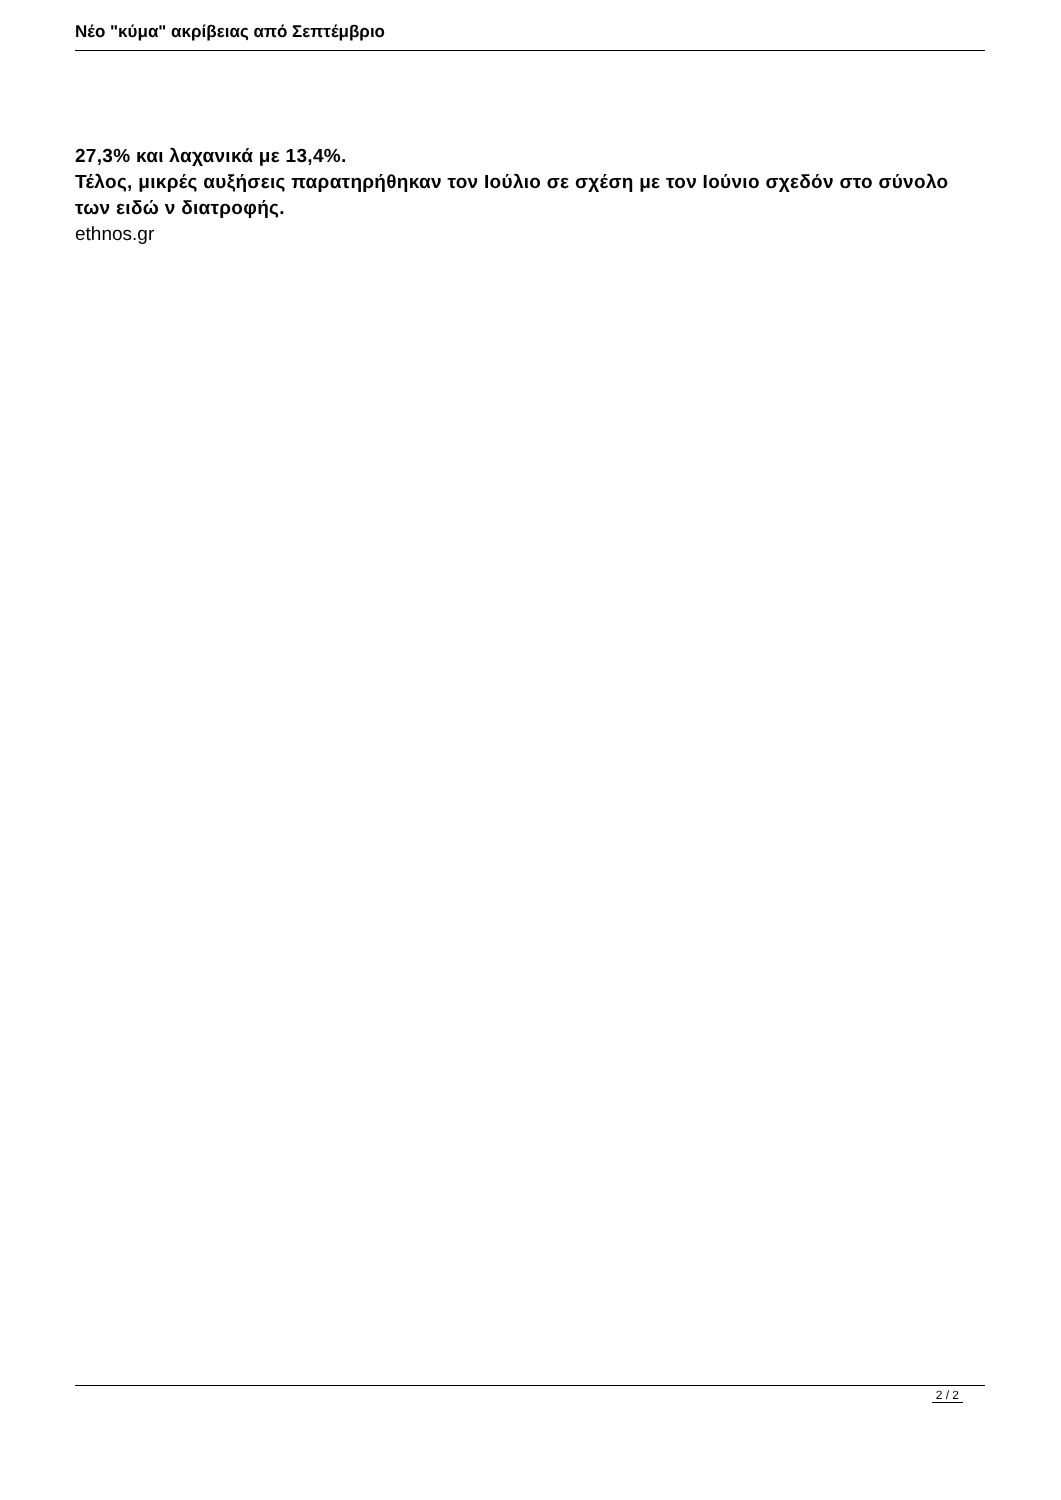Νέο "κύμα" ακρίβειας από Σεπτέμβριο
27,3% και λαχανικά με 13,4%.
Τέλος, μικρές αυξήσεις παρατηρήθηκαν τον Ιούλιο σε σχέση με τον Ιούνιο σχεδόν στο σύνολο των ειδώ ν διατροφής.
ethnos.gr
2 / 2